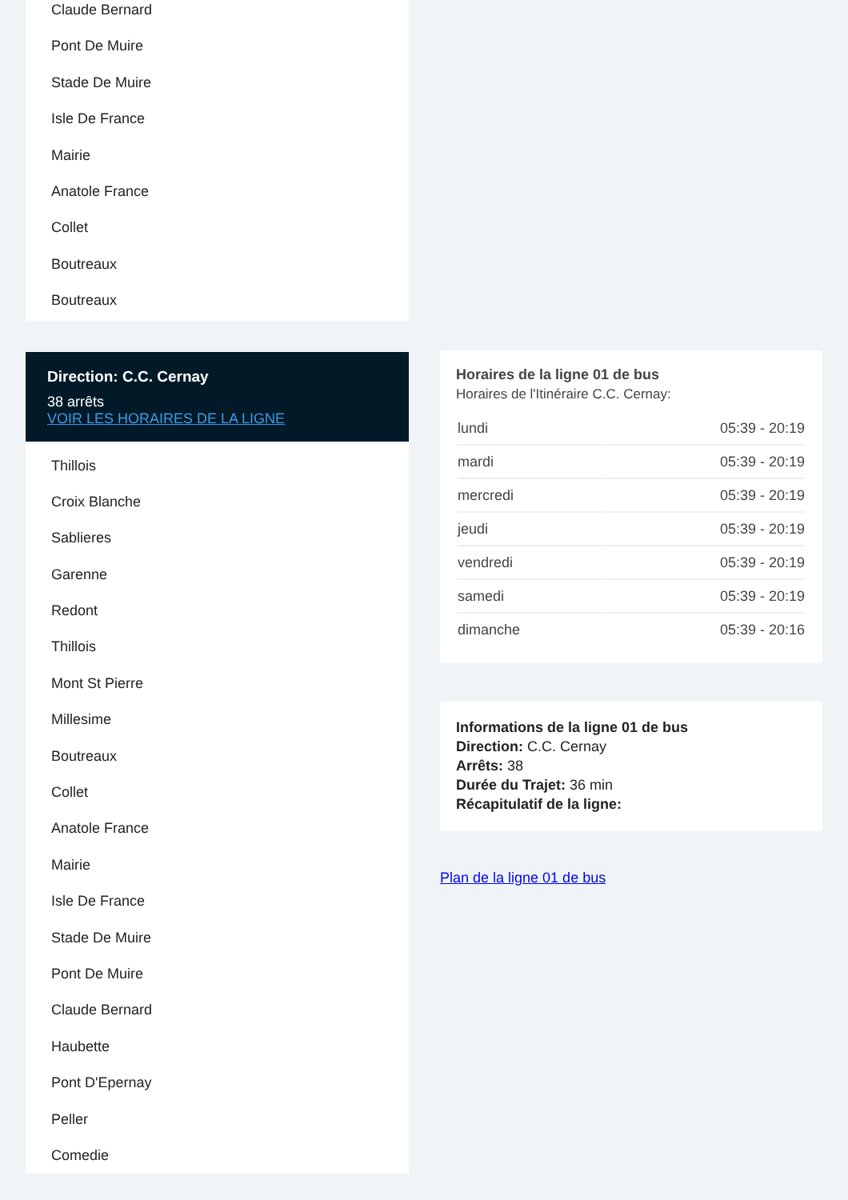Claude Bernard
Pont De Muire
Stade De Muire
Isle De France
Mairie
Anatole France
Collet
Boutreaux
Boutreaux
Direction: C.C. Cernay
38 arrêts
VOIR LES HORAIRES DE LA LIGNE
Thillois
Croix Blanche
Sablieres
Garenne
Redont
Thillois
Mont St Pierre
Millesime
Boutreaux
Collet
Anatole France
Mairie
Isle De France
Stade De Muire
Pont De Muire
Claude Bernard
Haubette
Pont D'Epernay
Peller
Comedie
Horaires de la ligne 01 de bus
Horaires de l'Itinéraire C.C. Cernay:
| lundi | 05:39 - 20:19 |
| mardi | 05:39 - 20:19 |
| mercredi | 05:39 - 20:19 |
| jeudi | 05:39 - 20:19 |
| vendredi | 05:39 - 20:19 |
| samedi | 05:39 - 20:19 |
| dimanche | 05:39 - 20:16 |
Informations de la ligne 01 de bus
Direction: C.C. Cernay
Arrêts: 38
Durée du Trajet: 36 min
Récapitulatif de la ligne:
Plan de la ligne 01 de bus